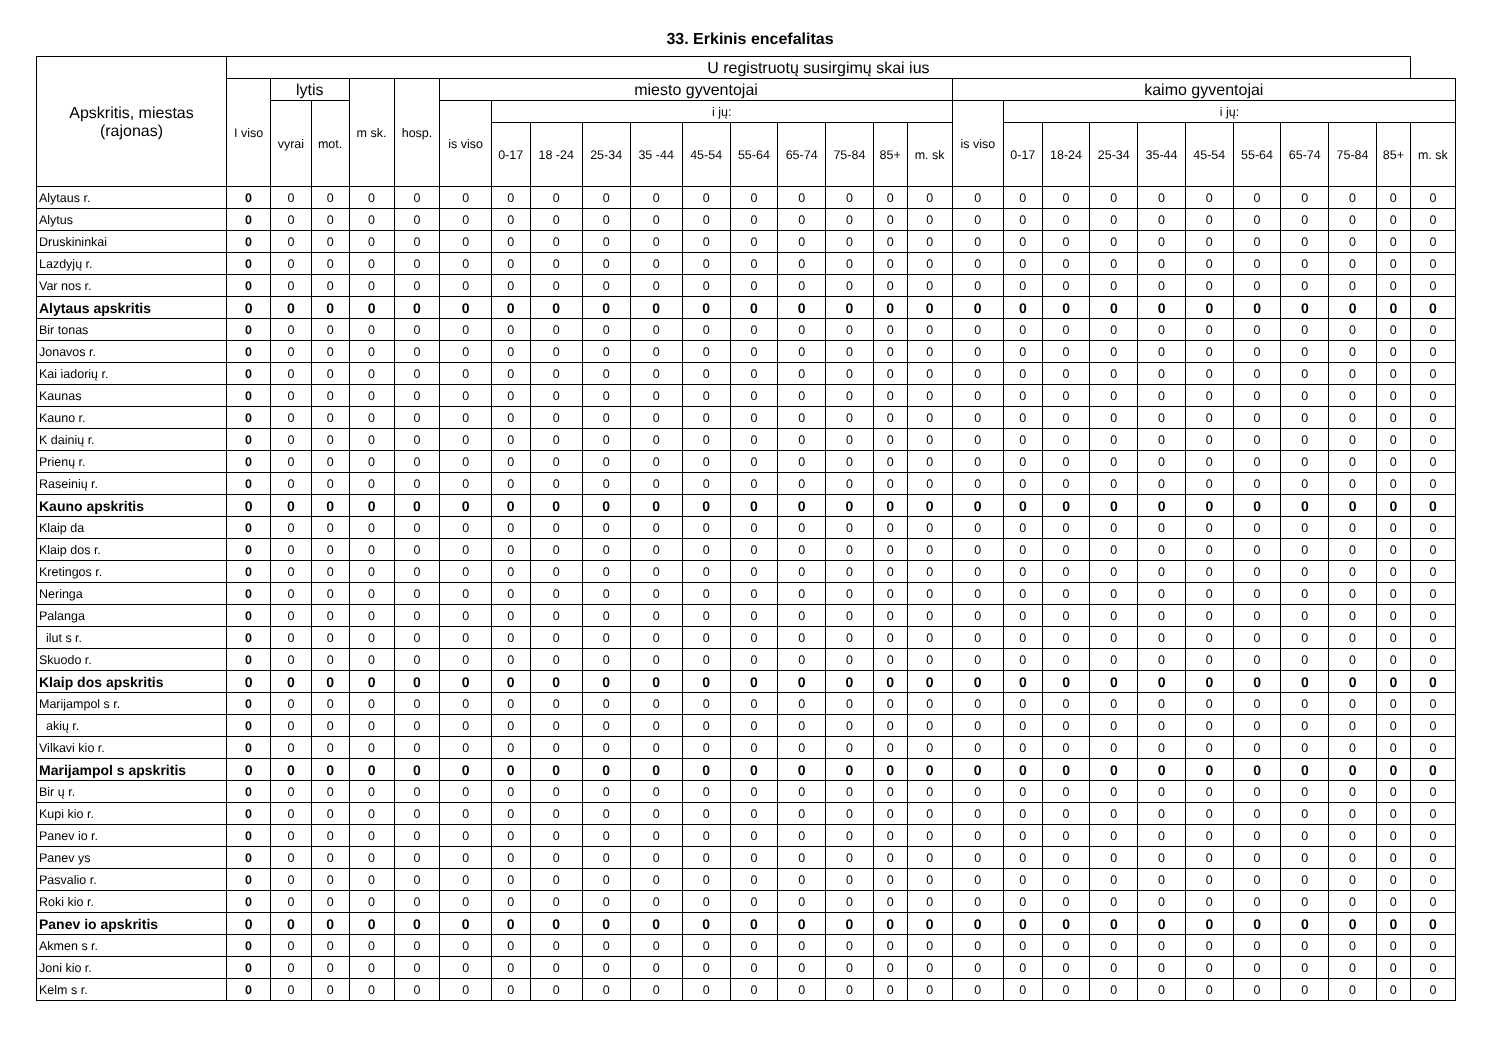33. Erkinis encefalitas
| Apskritis, miestas (rajonas) | U registruotų susirgimų skai ius | | | | | | | | | | | | | | | | | | | | | | | | | | |
| --- | --- | --- | --- | --- | --- | --- | --- | --- | --- | --- | --- | --- | --- | --- | --- | --- | --- | --- | --- | --- | --- | --- | --- | --- | --- | --- | --- |
| | I viso | lytis | | m sk. | hosp. | miesto gyventojai | | | | | | | | | | | kaimo gyventojai | | | | | | | | | | |
| | | vyrai | mot. | | | is viso | i jų: | | | | | | | | | | is viso | i jų: | | | | | | | | | |
| | | | | | | | 0-17 | 18 -24 | 25-34 | 35 -44 | 45-54 | 55-64 | 65-74 | 75-84 | 85+ | m. sk | | 0-17 | 18-24 | 25-34 | 35-44 | 45-54 | 55-64 | 65-74 | 75-84 | 85+ | m. sk |
| Alytaus r. | 0 | 0 | 0 | 0 | 0 | 0 | 0 | 0 | 0 | 0 | 0 | 0 | 0 | 0 | 0 | 0 | 0 | 0 | 0 | 0 | 0 | 0 | 0 | 0 | 0 | 0 | 0 |
| Alytus | 0 | 0 | 0 | 0 | 0 | 0 | 0 | 0 | 0 | 0 | 0 | 0 | 0 | 0 | 0 | 0 | 0 | 0 | 0 | 0 | 0 | 0 | 0 | 0 | 0 | 0 | 0 |
| Druskininkai | 0 | 0 | 0 | 0 | 0 | 0 | 0 | 0 | 0 | 0 | 0 | 0 | 0 | 0 | 0 | 0 | 0 | 0 | 0 | 0 | 0 | 0 | 0 | 0 | 0 | 0 | 0 |
| Lazdyjų r. | 0 | 0 | 0 | 0 | 0 | 0 | 0 | 0 | 0 | 0 | 0 | 0 | 0 | 0 | 0 | 0 | 0 | 0 | 0 | 0 | 0 | 0 | 0 | 0 | 0 | 0 | 0 |
| Var nos r. | 0 | 0 | 0 | 0 | 0 | 0 | 0 | 0 | 0 | 0 | 0 | 0 | 0 | 0 | 0 | 0 | 0 | 0 | 0 | 0 | 0 | 0 | 0 | 0 | 0 | 0 | 0 |
| Alytaus apskritis | 0 | 0 | 0 | 0 | 0 | 0 | 0 | 0 | 0 | 0 | 0 | 0 | 0 | 0 | 0 | 0 | 0 | 0 | 0 | 0 | 0 | 0 | 0 | 0 | 0 | 0 | 0 |
| Bir tonas | 0 | 0 | 0 | 0 | 0 | 0 | 0 | 0 | 0 | 0 | 0 | 0 | 0 | 0 | 0 | 0 | 0 | 0 | 0 | 0 | 0 | 0 | 0 | 0 | 0 | 0 | 0 |
| Jonavos r. | 0 | 0 | 0 | 0 | 0 | 0 | 0 | 0 | 0 | 0 | 0 | 0 | 0 | 0 | 0 | 0 | 0 | 0 | 0 | 0 | 0 | 0 | 0 | 0 | 0 | 0 | 0 |
| Kai iadorių r. | 0 | 0 | 0 | 0 | 0 | 0 | 0 | 0 | 0 | 0 | 0 | 0 | 0 | 0 | 0 | 0 | 0 | 0 | 0 | 0 | 0 | 0 | 0 | 0 | 0 | 0 | 0 |
| Kaunas | 0 | 0 | 0 | 0 | 0 | 0 | 0 | 0 | 0 | 0 | 0 | 0 | 0 | 0 | 0 | 0 | 0 | 0 | 0 | 0 | 0 | 0 | 0 | 0 | 0 | 0 | 0 |
| Kauno r. | 0 | 0 | 0 | 0 | 0 | 0 | 0 | 0 | 0 | 0 | 0 | 0 | 0 | 0 | 0 | 0 | 0 | 0 | 0 | 0 | 0 | 0 | 0 | 0 | 0 | 0 | 0 |
| K dainių r. | 0 | 0 | 0 | 0 | 0 | 0 | 0 | 0 | 0 | 0 | 0 | 0 | 0 | 0 | 0 | 0 | 0 | 0 | 0 | 0 | 0 | 0 | 0 | 0 | 0 | 0 | 0 |
| Prienų r. | 0 | 0 | 0 | 0 | 0 | 0 | 0 | 0 | 0 | 0 | 0 | 0 | 0 | 0 | 0 | 0 | 0 | 0 | 0 | 0 | 0 | 0 | 0 | 0 | 0 | 0 | 0 |
| Raseinių r. | 0 | 0 | 0 | 0 | 0 | 0 | 0 | 0 | 0 | 0 | 0 | 0 | 0 | 0 | 0 | 0 | 0 | 0 | 0 | 0 | 0 | 0 | 0 | 0 | 0 | 0 | 0 |
| Kauno apskritis | 0 | 0 | 0 | 0 | 0 | 0 | 0 | 0 | 0 | 0 | 0 | 0 | 0 | 0 | 0 | 0 | 0 | 0 | 0 | 0 | 0 | 0 | 0 | 0 | 0 | 0 | 0 |
| Klaip da | 0 | 0 | 0 | 0 | 0 | 0 | 0 | 0 | 0 | 0 | 0 | 0 | 0 | 0 | 0 | 0 | 0 | 0 | 0 | 0 | 0 | 0 | 0 | 0 | 0 | 0 | 0 |
| Klaip dos r. | 0 | 0 | 0 | 0 | 0 | 0 | 0 | 0 | 0 | 0 | 0 | 0 | 0 | 0 | 0 | 0 | 0 | 0 | 0 | 0 | 0 | 0 | 0 | 0 | 0 | 0 | 0 |
| Kretingos r. | 0 | 0 | 0 | 0 | 0 | 0 | 0 | 0 | 0 | 0 | 0 | 0 | 0 | 0 | 0 | 0 | 0 | 0 | 0 | 0 | 0 | 0 | 0 | 0 | 0 | 0 | 0 |
| Neringa | 0 | 0 | 0 | 0 | 0 | 0 | 0 | 0 | 0 | 0 | 0 | 0 | 0 | 0 | 0 | 0 | 0 | 0 | 0 | 0 | 0 | 0 | 0 | 0 | 0 | 0 | 0 |
| Palanga | 0 | 0 | 0 | 0 | 0 | 0 | 0 | 0 | 0 | 0 | 0 | 0 | 0 | 0 | 0 | 0 | 0 | 0 | 0 | 0 | 0 | 0 | 0 | 0 | 0 | 0 | 0 |
| ilut s r. | 0 | 0 | 0 | 0 | 0 | 0 | 0 | 0 | 0 | 0 | 0 | 0 | 0 | 0 | 0 | 0 | 0 | 0 | 0 | 0 | 0 | 0 | 0 | 0 | 0 | 0 | 0 |
| Skuodo r. | 0 | 0 | 0 | 0 | 0 | 0 | 0 | 0 | 0 | 0 | 0 | 0 | 0 | 0 | 0 | 0 | 0 | 0 | 0 | 0 | 0 | 0 | 0 | 0 | 0 | 0 | 0 |
| Klaip dos apskritis | 0 | 0 | 0 | 0 | 0 | 0 | 0 | 0 | 0 | 0 | 0 | 0 | 0 | 0 | 0 | 0 | 0 | 0 | 0 | 0 | 0 | 0 | 0 | 0 | 0 | 0 | 0 |
| Marijampol s r. | 0 | 0 | 0 | 0 | 0 | 0 | 0 | 0 | 0 | 0 | 0 | 0 | 0 | 0 | 0 | 0 | 0 | 0 | 0 | 0 | 0 | 0 | 0 | 0 | 0 | 0 | 0 |
| akių r. | 0 | 0 | 0 | 0 | 0 | 0 | 0 | 0 | 0 | 0 | 0 | 0 | 0 | 0 | 0 | 0 | 0 | 0 | 0 | 0 | 0 | 0 | 0 | 0 | 0 | 0 | 0 |
| Vilkavi kio r. | 0 | 0 | 0 | 0 | 0 | 0 | 0 | 0 | 0 | 0 | 0 | 0 | 0 | 0 | 0 | 0 | 0 | 0 | 0 | 0 | 0 | 0 | 0 | 0 | 0 | 0 | 0 |
| Marijampol s apskritis | 0 | 0 | 0 | 0 | 0 | 0 | 0 | 0 | 0 | 0 | 0 | 0 | 0 | 0 | 0 | 0 | 0 | 0 | 0 | 0 | 0 | 0 | 0 | 0 | 0 | 0 | 0 |
| Bir ų r. | 0 | 0 | 0 | 0 | 0 | 0 | 0 | 0 | 0 | 0 | 0 | 0 | 0 | 0 | 0 | 0 | 0 | 0 | 0 | 0 | 0 | 0 | 0 | 0 | 0 | 0 | 0 |
| Kupi kio r. | 0 | 0 | 0 | 0 | 0 | 0 | 0 | 0 | 0 | 0 | 0 | 0 | 0 | 0 | 0 | 0 | 0 | 0 | 0 | 0 | 0 | 0 | 0 | 0 | 0 | 0 | 0 |
| Panev io r. | 0 | 0 | 0 | 0 | 0 | 0 | 0 | 0 | 0 | 0 | 0 | 0 | 0 | 0 | 0 | 0 | 0 | 0 | 0 | 0 | 0 | 0 | 0 | 0 | 0 | 0 | 0 |
| Panev ys | 0 | 0 | 0 | 0 | 0 | 0 | 0 | 0 | 0 | 0 | 0 | 0 | 0 | 0 | 0 | 0 | 0 | 0 | 0 | 0 | 0 | 0 | 0 | 0 | 0 | 0 | 0 |
| Pasvalio r. | 0 | 0 | 0 | 0 | 0 | 0 | 0 | 0 | 0 | 0 | 0 | 0 | 0 | 0 | 0 | 0 | 0 | 0 | 0 | 0 | 0 | 0 | 0 | 0 | 0 | 0 | 0 |
| Roki kio r. | 0 | 0 | 0 | 0 | 0 | 0 | 0 | 0 | 0 | 0 | 0 | 0 | 0 | 0 | 0 | 0 | 0 | 0 | 0 | 0 | 0 | 0 | 0 | 0 | 0 | 0 | 0 |
| Panev io apskritis | 0 | 0 | 0 | 0 | 0 | 0 | 0 | 0 | 0 | 0 | 0 | 0 | 0 | 0 | 0 | 0 | 0 | 0 | 0 | 0 | 0 | 0 | 0 | 0 | 0 | 0 | 0 |
| Akmen s r. | 0 | 0 | 0 | 0 | 0 | 0 | 0 | 0 | 0 | 0 | 0 | 0 | 0 | 0 | 0 | 0 | 0 | 0 | 0 | 0 | 0 | 0 | 0 | 0 | 0 | 0 | 0 |
| Joni kio r. | 0 | 0 | 0 | 0 | 0 | 0 | 0 | 0 | 0 | 0 | 0 | 0 | 0 | 0 | 0 | 0 | 0 | 0 | 0 | 0 | 0 | 0 | 0 | 0 | 0 | 0 | 0 |
| Kelm s r. | 0 | 0 | 0 | 0 | 0 | 0 | 0 | 0 | 0 | 0 | 0 | 0 | 0 | 0 | 0 | 0 | 0 | 0 | 0 | 0 | 0 | 0 | 0 | 0 | 0 | 0 | 0 |